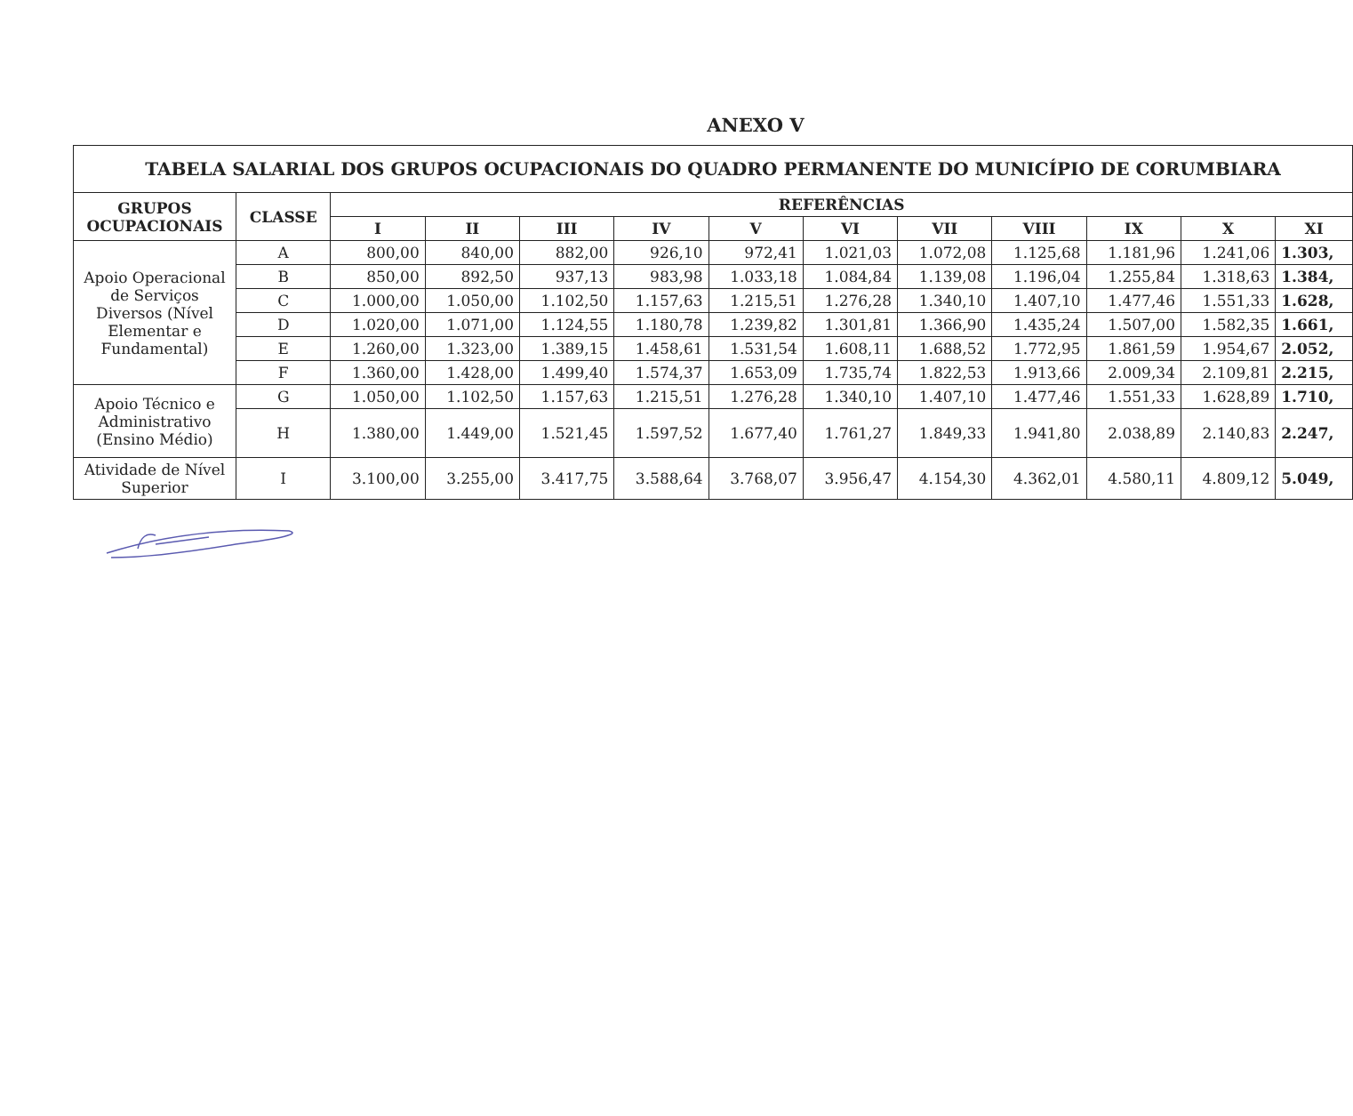ANEXO V
| TABELA SALARIAL DOS GRUPOS OCUPACIONAIS DO QUADRO PERMANENTE DO MUNICÍPIO DE CORUMBIARA | | | | | | | | | | | | |
| --- | --- | --- | --- | --- | --- | --- | --- | --- | --- | --- | --- | --- |
| GRUPOS OCUPACIONAIS | CLASSE | REFERÊNCIAS | | | | | | | | | | |
| | | I | II | III | IV | V | VI | VII | VIII | IX | X | XI |
| Apoio Operacional de Serviços Diversos (Nível Elementar e Fundamental) | A | 800,00 | 840,00 | 882,00 | 926,10 | 972,41 | 1.021,03 | 1.072,08 | 1.125,68 | 1.181,96 | 1.241,06 | 1.303, |
| | B | 850,00 | 892,50 | 937,13 | 983,98 | 1.033,18 | 1.084,84 | 1.139,08 | 1.196,04 | 1.255,84 | 1.318,63 | 1.384, |
| | C | 1.000,00 | 1.050,00 | 1.102,50 | 1.157,63 | 1.215,51 | 1.276,28 | 1.340,10 | 1.407,10 | 1.477,46 | 1.551,33 | 1.628, |
| | D | 1.020,00 | 1.071,00 | 1.124,55 | 1.180,78 | 1.239,82 | 1.301,81 | 1.366,90 | 1.435,24 | 1.507,00 | 1.582,35 | 1.661, |
| | E | 1.260,00 | 1.323,00 | 1.389,15 | 1.458,61 | 1.531,54 | 1.608,11 | 1.688,52 | 1.772,95 | 1.861,59 | 1.954,67 | 2.052, |
| | F | 1.360,00 | 1.428,00 | 1.499,40 | 1.574,37 | 1.653,09 | 1.735,74 | 1.822,53 | 1.913,66 | 2.009,34 | 2.109,81 | 2.215, |
| Apoio Técnico e Administrativo (Ensino Médio) | G | 1.050,00 | 1.102,50 | 1.157,63 | 1.215,51 | 1.276,28 | 1.340,10 | 1.407,10 | 1.477,46 | 1.551,33 | 1.628,89 | 1.710, |
| | H | 1.380,00 | 1.449,00 | 1.521,45 | 1.597,52 | 1.677,40 | 1.761,27 | 1.849,33 | 1.941,80 | 2.038,89 | 2.140,83 | 2.247, |
| Atividade de Nível Superior | I | 3.100,00 | 3.255,00 | 3.417,75 | 3.588,64 | 3.768,07 | 3.956,47 | 4.154,30 | 4.362,01 | 4.580,11 | 4.809,12 | 5.049, |